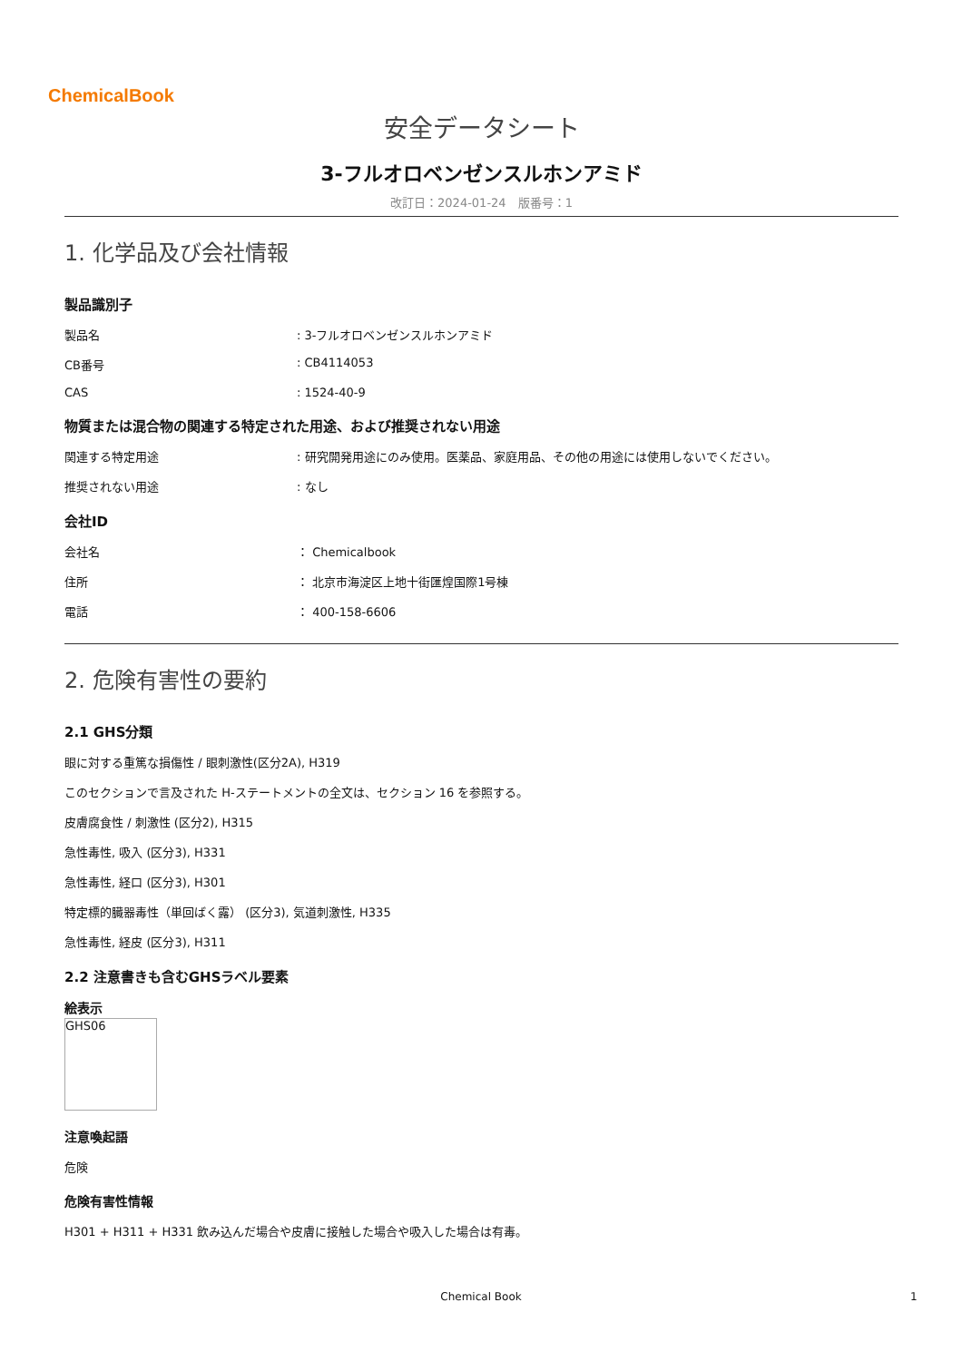ChemicalBook
安全データシート
3-フルオロベンゼンスルホンアミド
改訂日：2024-01-24　版番号：1
1. 化学品及び会社情報
製品識別子
製品名: 3-フルオロベンゼンスルホンアミド
CB番号: CB4114053
CAS: 1524-40-9
物質または混合物の関連する特定された用途、および推奨されない用途
関連する特定用途: 研究開発用途にのみ使用。医薬品、家庭用品、その他の用途には使用しないでください。
推奨されない用途: なし
会社ID
会社名 ： Chemicalbook
住所 ： 北京市海淀区上地十街匯煌国際1号棟
電話 ： 400-158-6606
2. 危険有害性の要約
2.1 GHS分類
眼に対する重篤な損傷性 / 眼刺激性(区分2A), H319
このセクションで言及された H-ステートメントの全文は、セクション 16 を参照する。
皮膚腐食性 / 刺激性 (区分2), H315
急性毒性, 吸入 (区分3), H331
急性毒性, 経口 (区分3), H301
特定標的臓器毒性（単回ばく露） (区分3), 気道刺激性, H335
急性毒性, 経皮 (区分3), H311
2.2 注意書きも含むGHSラベル要素
絵表示
GHS06
注意喚起語
危険
危険有害性情報
H301 + H311 + H331 飲み込んだ場合や皮膚に接触した場合や吸入した場合は有毒。
Chemical Book 1